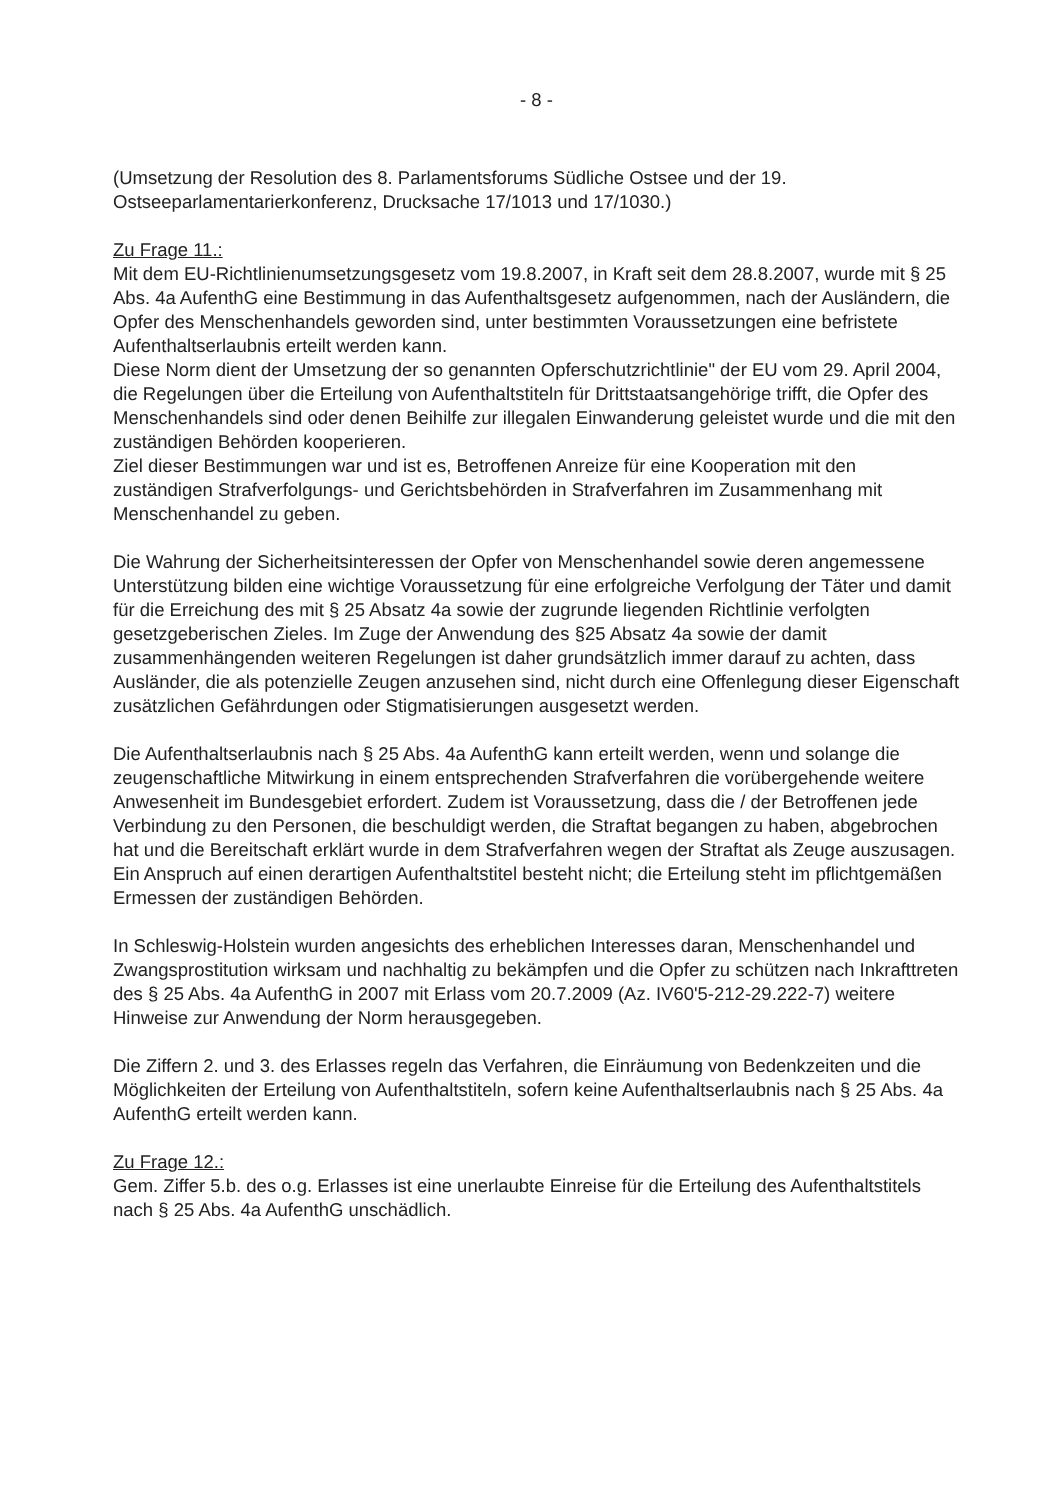- 8 -
(Umsetzung der Resolution des 8. Parlamentsforums Südliche Ostsee und der 19. Ostseeparlamentarierkonferenz, Drucksache 17/1013 und 17/1030.)
Zu Frage 11.:
Mit dem EU-Richtlinienumsetzungsgesetz vom 19.8.2007, in Kraft seit dem 28.8.2007, wurde mit § 25 Abs. 4a AufenthG eine Bestimmung in das Aufenthaltsgesetz aufgenommen, nach der Ausländern, die Opfer des Menschenhandels geworden sind, unter bestimmten Voraussetzungen eine befristete Aufenthaltserlaubnis erteilt werden kann.
Diese Norm dient der Umsetzung der so genannten Opferschutzrichtlinie" der EU vom 29. April 2004, die Regelungen über die Erteilung von Aufenthaltstiteln für Drittstaatsangehörige trifft, die Opfer des Menschenhandels sind oder denen Beihilfe zur illegalen Einwanderung geleistet wurde und die mit den zuständigen Behörden kooperieren.
Ziel dieser Bestimmungen war und ist es, Betroffenen Anreize für eine Kooperation mit den zuständigen Strafverfolgungs- und Gerichtsbehörden in Strafverfahren im Zusammenhang mit Menschenhandel zu geben.
Die Wahrung der Sicherheitsinteressen der Opfer von Menschenhandel sowie deren angemessene Unterstützung bilden eine wichtige Voraussetzung für eine erfolgreiche Verfolgung der Täter und damit für die Erreichung des mit § 25 Absatz 4a sowie der zugrunde liegenden Richtlinie verfolgten gesetzgeberischen Zieles. Im Zuge der Anwendung des §25 Absatz 4a sowie der damit zusammenhängenden weiteren Regelungen ist daher grundsätzlich immer darauf zu achten, dass Ausländer, die als potenzielle Zeugen anzusehen sind, nicht durch eine Offenlegung dieser Eigenschaft zusätzlichen Gefährdungen oder Stigmatisierungen ausgesetzt werden.
Die Aufenthaltserlaubnis nach § 25 Abs. 4a AufenthG kann erteilt werden, wenn und solange die zeugenschaftliche Mitwirkung in einem entsprechenden Strafverfahren die vorübergehende weitere Anwesenheit im Bundesgebiet erfordert. Zudem ist Voraussetzung, dass die / der Betroffenen jede Verbindung zu den Personen, die beschuldigt werden, die Straftat begangen zu haben, abgebrochen hat und die Bereitschaft erklärt wurde in dem Strafverfahren wegen der Straftat als Zeuge auszusagen.
Ein Anspruch auf einen derartigen Aufenthaltstitel besteht nicht; die Erteilung steht im pflichtgemäßen Ermessen der zuständigen Behörden.
In Schleswig-Holstein wurden angesichts des erheblichen Interesses daran, Menschenhandel und Zwangsprostitution wirksam und nachhaltig zu bekämpfen und die Opfer zu schützen nach Inkrafttreten des § 25 Abs. 4a AufenthG in 2007 mit Erlass vom 20.7.2009 (Az. IV60'5-212-29.222-7) weitere Hinweise zur Anwendung der Norm herausgegeben.
Die Ziffern 2. und 3. des Erlasses regeln das Verfahren, die Einräumung von Bedenkzeiten und die Möglichkeiten der Erteilung von Aufenthaltstiteln, sofern keine Aufenthaltserlaubnis nach § 25 Abs. 4a AufenthG erteilt werden kann.
Zu Frage 12.:
Gem. Ziffer 5.b. des o.g. Erlasses ist eine unerlaubte Einreise für die Erteilung des Aufenthaltstitels nach § 25 Abs. 4a AufenthG unschädlich.